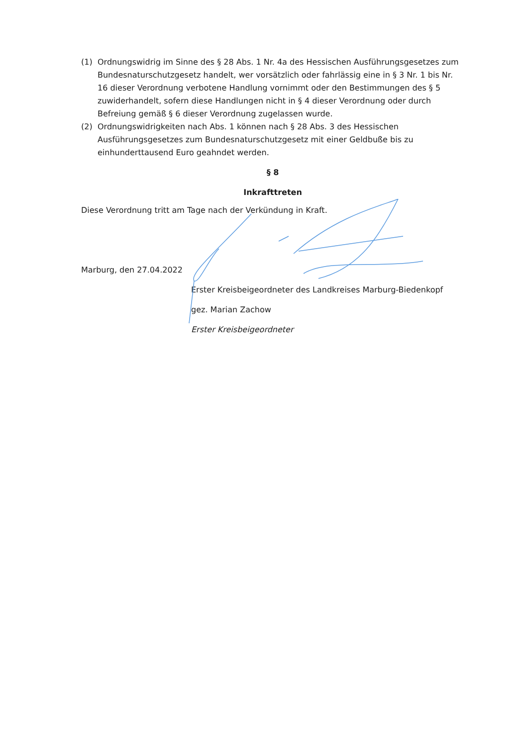(1) Ordnungswidrig im Sinne des § 28 Abs. 1 Nr. 4a des Hessischen Ausführungsgesetzes zum Bundesnaturschutzgesetz handelt, wer vorsätzlich oder fahrlässig eine in § 3 Nr. 1 bis Nr. 16 dieser Verordnung verbotene Handlung vornimmt oder den Bestimmungen des § 5 zuwiderhandelt, sofern diese Handlungen nicht in § 4 dieser Verordnung oder durch Befreiung gemäß § 6 dieser Verordnung zugelassen wurde.
(2) Ordnungswidrigkeiten nach Abs. 1 können nach § 28 Abs. 3 des Hessischen Ausführungsgesetzes zum Bundesnaturschutzgesetz mit einer Geldbuße bis zu einhunderttausend Euro geahndet werden.
§ 8
Inkrafttreten
Diese Verordnung tritt am Tage nach der Verkündung in Kraft.
Marburg, den 27.04.2022
Erster Kreisbeigeordneter des Landkreises Marburg-Biedenkopf
gez. Marian Zachow
Erster Kreisbeigeordneter